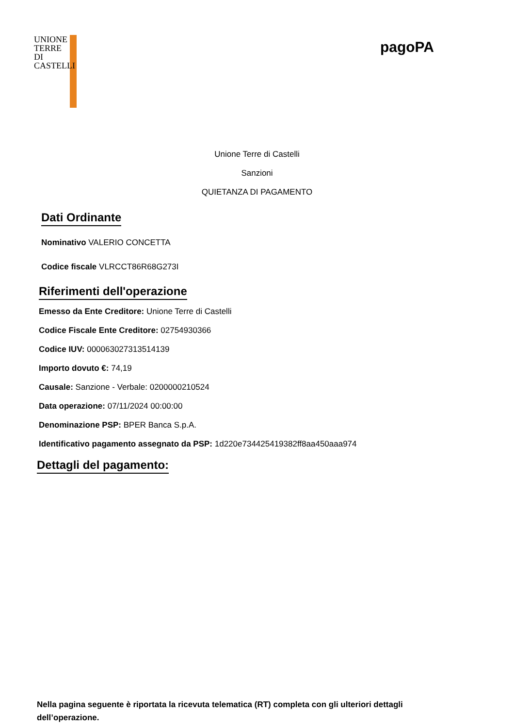UNIONE
TERRE DI
CASTELLI
pagoPA
Unione Terre di Castelli
Sanzioni
QUIETANZA DI PAGAMENTO
Dati Ordinante
Nominativo VALERIO CONCETTA
Codice fiscale VLRCCT86R68G273I
Riferimenti dell'operazione
Emesso da Ente Creditore: Unione Terre di Castelli
Codice Fiscale Ente Creditore: 02754930366
Codice IUV: 000063027313514139
Importo dovuto €: 74,19
Causale: Sanzione - Verbale: 0200000210524
Data operazione: 07/11/2024 00:00:00
Denominazione PSP: BPER Banca S.p.A.
Identificativo pagamento assegnato da PSP: 1d220e734425419382ff8aa450aaa974
Dettagli del pagamento:
Nella pagina seguente è riportata la ricevuta telematica (RT) completa con gli ulteriori dettagli dell’operazione.